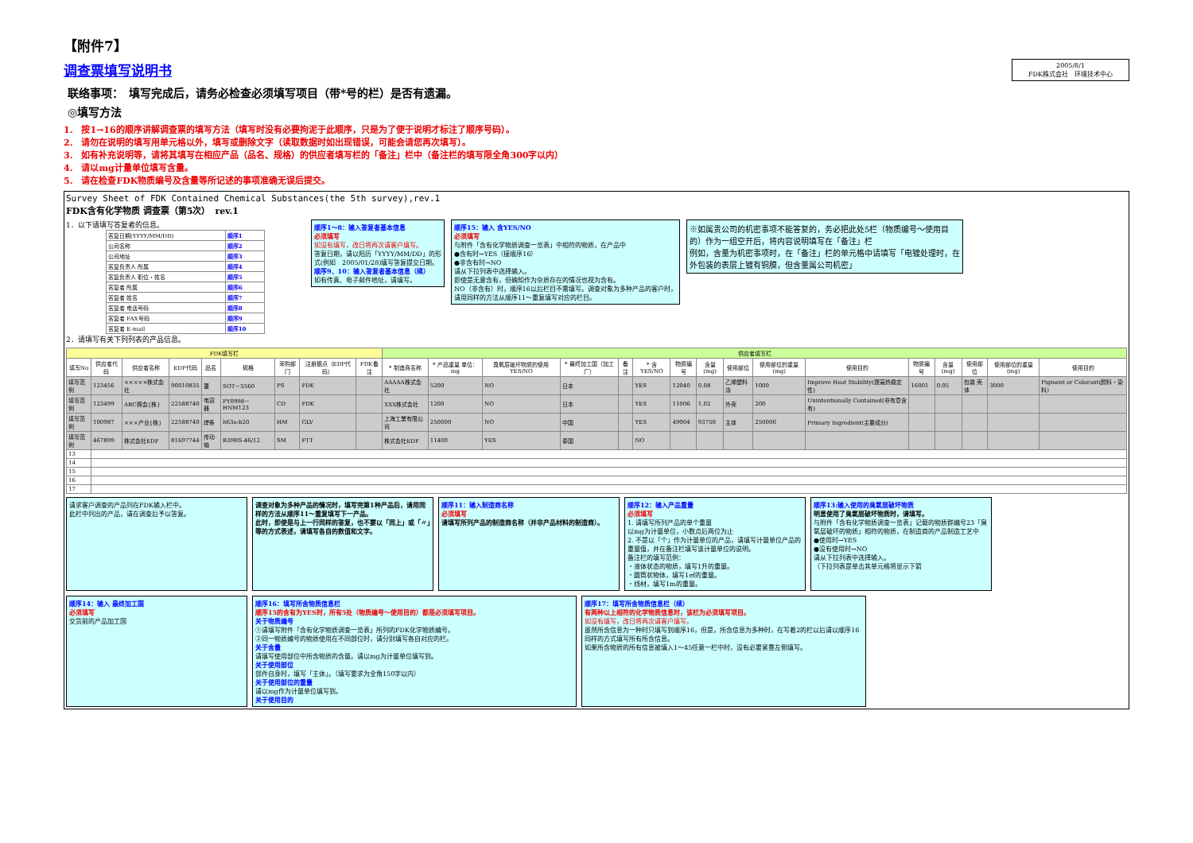【附件7】
调查票填写说明书
2005/8/1
FDK株式会社　环境技术中心
联络事项：　填写完成后，请务必检查必须填写项目（带*号的栏）是否有遗漏。
◎填写方法
1.　按1→16的顺序讲解调查票的填写方法（填写时没有必要拘泥于此顺序，只是为了便于说明才标注了顺序号码）。
2.　请勿在说明的填写用单元格以外，填写或删除文字（读取数据时如出现错误，可能会请您再次填写）。
3.　如有补充说明等，请将其填写在相应产品（品名、规格）的供应者填写栏的「备注」栏中（备注栏的填写限全角300字以内）
4.　请以mg计量单位填写含量。
5.　请在检查FDK物质编号及含量等所记述的事项准确无误后提交。
Survey Sheet of FDK Contained Chemical Substances(the 5th survey),rev.1
FDK含有化学物质 调查票（第5次）　rev.1
1．以下请填写答复者的信息。
| 答复日期(YYYY/MM/DD) | 顺序1 |
| 公司名称 | 顺序2 |
| 公司地址 | 顺序3 |
| 答复负责人 所属 | 顺序4 |
| 答复负责人 职位・姓名 | 顺序5 |
| 答复者 所属 | 顺序6 |
| 答复者 姓名 | 顺序7 |
| 答复者 电话号码 | 顺序8 |
| 答复者 FAX号码 | 顺序9 |
| 答复者 E-mail | 顺序10 |
2．请填写有关下列列表的产品信息。
顺序1～8：输入答复者基本信息
必须填写
如没有填写，改日将再次请客户填写。
答复日期，请以阳历「YYYY/MM/DD」的形式(例如　2005/01/28)填写答复提交日期。
顺序9、10：输入答复者基本信息（续）
如有传真、电子邮件地址，请填写。
顺序15：输入 含YES/NO
必须填写
与附件「含有化学物质调查一览表」中相符的物质，在产品中
●含有时→YES（接顺序16）
●非含有时→NO
请从下拉列表中选择输入。
即使是无意含有，但确知作为杂质存在的情况也视为含有。
NO（非含有）时，顺序16以后栏目不需填写。调查对象为多种产品的客户时，请用同样的方法从顺序11～重复填写对应的栏目。
※如属贵公司的机密事项不能答复的，务必把此处5栏（物质编号～使用目的）作为一组空开后，将内容说明填写在「备注」栏
例如，含量为机密事项时，在「备注」栏的单元格中请填写「电镀处理时，在外包装的表层上镀有铜膜，但含量属公司机密」
| FDK填写栏 | | | | | | | | | 供应者填写栏 | | | | | | | | | | | | | | | |
| --- | --- | --- | --- | --- | --- | --- | --- | --- | --- | --- | --- | --- | --- | --- | --- | --- | --- | --- | --- | --- | --- | --- | --- | --- |
| 填写No | 供应者代码 | 供应者名称 | EDP代码 | 品名 | 规格 | 采购部门 | 注册据点（EDP代码） | FDK备注 | * 制造商名称 | * 产品重量 单位：mg | 臭氧层破坏物质的使用 YES/NO | * 最终加工国（加工厂） | 备注 | * 含 YES/NO | 物质编号 | 含量(mg) | 使用部位 | 使用部位的重量(mg) | 使用目的 | 物质编号 | 含量(mg) | 使用部位 | 使用部位的重量(mg) | 使用目的 |
| 填写范例 | 123456 | ×××××株式会社 | 90010835 | 罩 | SOT－5560 | PS | FDK | | AAAAA株式会社 | 5200 | NO | 日本 | | YES | 12040 | 0.08 | 乙烯塑料涂 | 1000 | Improve Heat Stability(提高热稳定性) | 16001 | 0.05 | 包装 壳体 | 3000 | Pigment or Colorant(颜料・染料) |
| 填写范例 | 123499 | ABC照会{株} | 22588740 | 电容器 | PY0998－HNM123 | CD | FDK | | XXX株式会社 | 1200 | NO | 日本 | | YES | 11006 | 1.02 | 外壳 | 200 | Unintentionally Contained(非有意含有) | | | | | |
| 填写范例 | 100987 | ×××产业{株} | 22588740 | 焊条 | h63a-b20 | HM | GLV | | 上海工業有限公司 | 250000 | NO | 中国 | | YES | 49004 | 93750 | 主体 | 250000 | Primary Ingredient(主要成分) | | | | | |
| 填写范例 | 467899 | 株式会社EDF | 81697744 | 传动轴 | B39RS-46/12 | SM | FTT | | 株式会社EDF | 11400 | YES | 泰国 | | NO | | | | | | | | | | |
| 13 | | | | | | | | | | | | | | | | | | | | | | | | |
| 14 | | | | | | | | | | | | | | | | | | | | | | | | |
| 15 | | | | | | | | | | | | | | | | | | | | | | | | |
| 16 | | | | | | | | | | | | | | | | | | | | | | | | |
| 17 | | | | | | | | | | | | | | | | | | | | | | | | |
请求客户调查的产品列在FDK输入栏中。
此栏中列出的产品，请在调查后予以答复。
调查对象为多种产品的情况时，填写完第1种产品后，请用同样的方法从顺序11～重复填写下一产品。
此时，即使是与上一行同样的答复，也不要以「同上」或「〃」等的方式表述，请填写各自的数值和文字。
顺序11：输入制造商名称
必须填写
请填写所列产品的制造商名称（并非产品材料的制造商）。
顺序12：输入产品重量
必须填写
1. 请填写所列产品的单个重量
以mg为计量单位，小数点后两位为止
2. 不是以「个」作为计量单位的产品，请填写计量单位产品的重量值，并在备注栏填写该计量单位的说明。
备注栏的填写范例：
・液体状态的物质，填写1升的重量。
・圆筒状物体，填写1㎡的重量。
・线材，填写1m的重量。
顺序13:输入使用的臭氧层破坏物质
明显使用了臭氧层破坏物质时，请填写。
与附件「含有化学物质调查一览表」记载的物质群编号23「臭氧层破坏的物质」相符的物质，在制造商的产品制造工艺中
●使用时→YES
●没有使用时→NO
请从下拉列表中选择输入。
（下拉列表是单击其单元格将显示下箭
顺序14：输入 最终加工国
必须填写
交货前的产品加工国
顺序16：填写所含物质信息栏
顺序15的含有为YES时，所有5处（物质编号～使用目的）都是必须填写项目。
关于物质编号
①请填写附件「含有化学物质调查一览表」所列的FDK化学物质编号。
②同一物质编号的物质使用在不同部位时，请分别填写各自对应的栏。
关于含量
请填写使用部位中所含物质的含量。请以mg为计量单位填写到。
关于使用部位
部件自身时，填写「主体」。（填写要求为全角150字以内）
关于使用部位的重量
请以mg作为计量单位填写到。
关于使用目的
顺序17：填写所含物质信息栏（续）
有两种以上相符的化学物质信息时，该栏为必须填写项目。
如没有填写，改日将再次请客户填写。
虽然所含信息为一种时只填写到顺序16，但是，所含信息为多种时，在写着2的栏以后请以顺序16同样的方式填写所有所含信息。
如果所含物质的所有信息被填入1～45任意一栏中时，没有必要紧靠左侧填写。